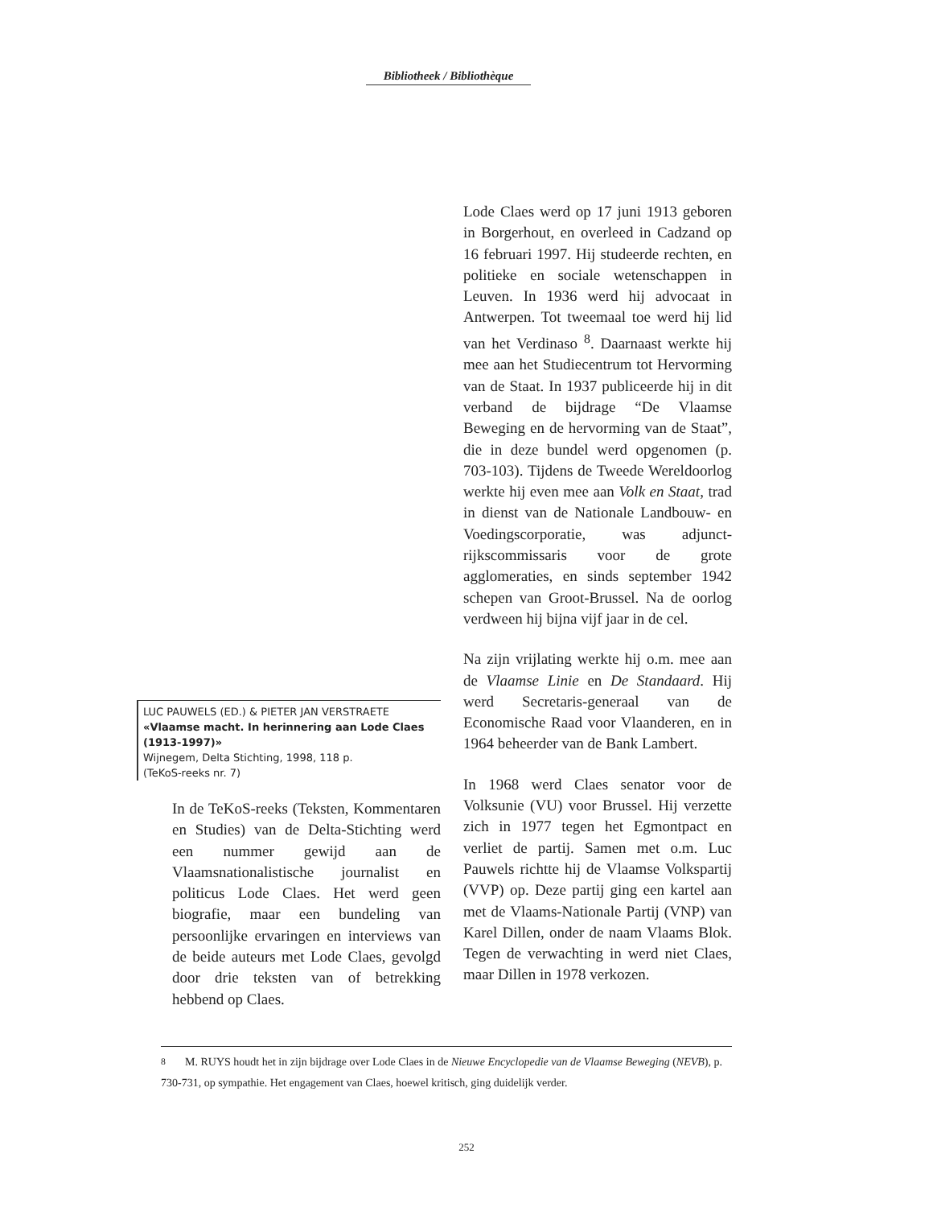Bibliotheek / Bibliothèque
LUC PAUWELS (ED.) & PIETER JAN VERSTRAETE
«Vlaamse macht. In herinnering aan Lode Claes (1913-1997)»
Wijnegem, Delta Stichting, 1998, 118 p.
(TeKoS-reeks nr. 7)
In de TeKoS-reeks (Teksten, Kommentaren en Studies) van de Delta-Stichting werd een nummer gewijd aan de Vlaamsnationalistische journalist en politicus Lode Claes. Het werd geen biografie, maar een bundeling van persoonlijke ervaringen en interviews van de beide auteurs met Lode Claes, gevolgd door drie teksten van of betrekking hebbend op Claes.
Lode Claes werd op 17 juni 1913 geboren in Borgerhout, en overleed in Cadzand op 16 februari 1997. Hij studeerde rechten, en politieke en sociale wetenschappen in Leuven. In 1936 werd hij advocaat in Antwerpen. Tot tweemaal toe werd hij lid van het Verdinaso <sup>8</sup>. Daarnaast werkte hij mee aan het Studiecentrum tot Hervorming van de Staat. In 1937 publiceerde hij in dit verband de bijdrage “De Vlaamse Beweging en de hervorming van de Staat”, die in deze bundel werd opgenomen (p. 703-103). Tijdens de Tweede Wereldoorlog werkte hij even mee aan Volk en Staat, trad in dienst van de Nationale Landbouw- en Voedingscorporatie, was adjunct-rijkscommissaris voor de grote agglomeraties, en sinds september 1942 schepen van Groot-Brussel. Na de oorlog verdween hij bijna vijf jaar in de cel.
Na zijn vrijlating werkte hij o.m. mee aan de Vlaamse Linie en De Standaard. Hij werd Secretaris-generaal van de Economische Raad voor Vlaanderen, en in 1964 beheerder van de Bank Lambert.
In 1968 werd Claes senator voor de Volksunie (VU) voor Brussel. Hij verzette zich in 1977 tegen het Egmontpact en verliet de partij. Samen met o.m. Luc Pauwels richtte hij de Vlaamse Volkspartij (VVP) op. Deze partij ging een kartel aan met de Vlaams-Nationale Partij (VNP) van Karel Dillen, onder de naam Vlaams Blok. Tegen de verwachting in werd niet Claes, maar Dillen in 1978 verkozen.
<sup>8</sup> M. RUYS houdt het in zijn bijdrage over Lode Claes in de Nieuwe Encyclopedie van de Vlaamse Beweging (NEVB), p. 730-731, op sympathie. Het engagement van Claes, hoewel kritisch, ging duidelijk verder.
252